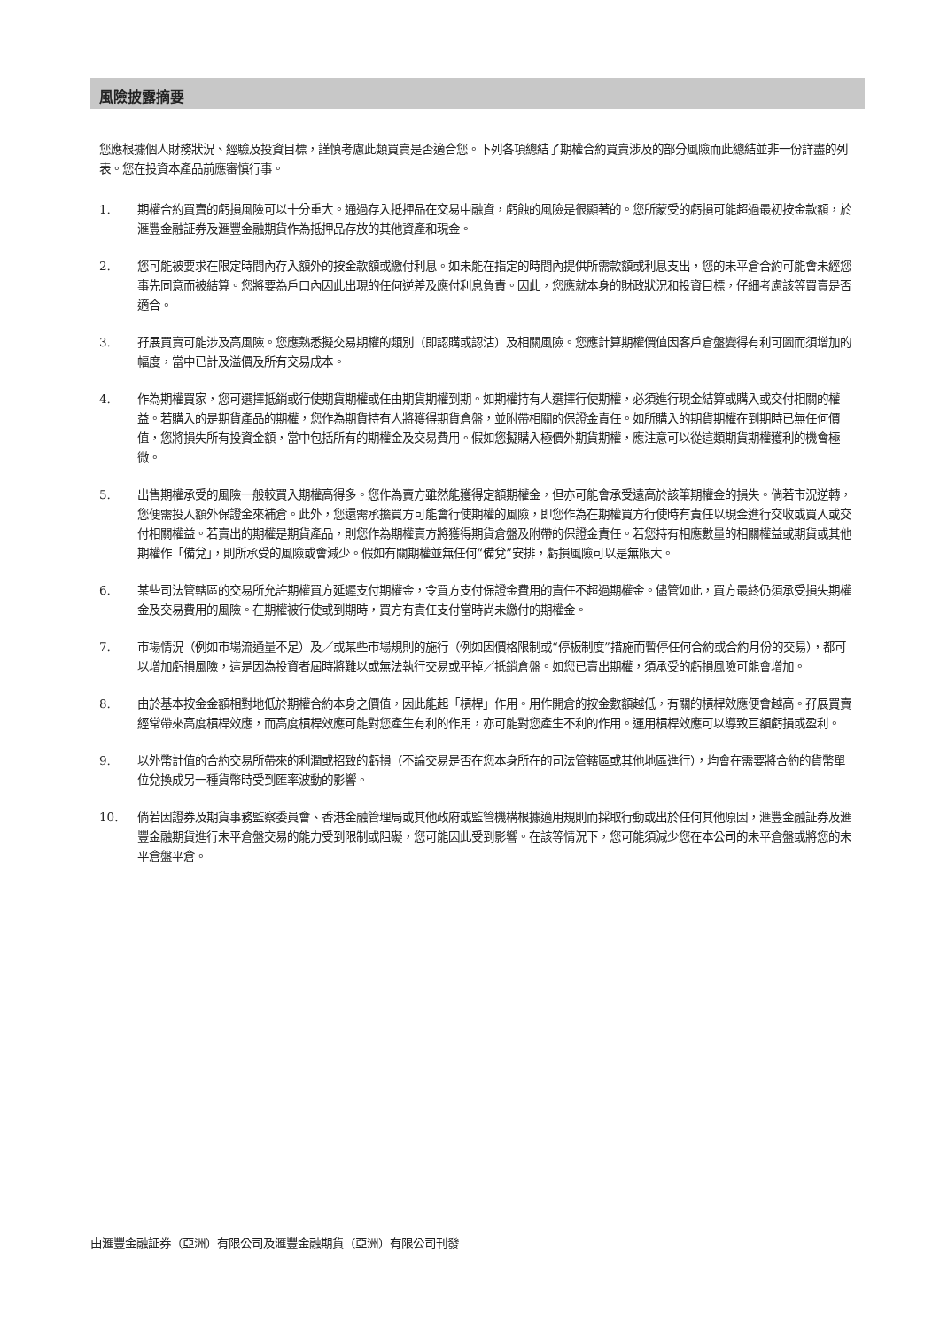風險披露摘要
您應根據個人財務狀況、經驗及投資目標，謹慎考慮此類買賣是否適合您。下列各項總結了期權合約買賣涉及的部分風險而此總結並非一份詳盡的列表。您在投資本產品前應審慎行事。
1. 期權合約買賣的虧損風險可以十分重大。通過存入抵押品在交易中融資，虧蝕的風險是很顯著的。您所蒙受的虧損可能超過最初按金款額，於滙豐金融証券及滙豐金融期貨作為抵押品存放的其他資產和現金。
2. 您可能被要求在限定時間內存入額外的按金款額或繳付利息。如未能在指定的時間內提供所需款額或利息支出，您的未平倉合約可能會未經您事先同意而被結算。您將要為戶口內因此出現的任何逆差及應付利息負責。因此，您應就本身的財政狀況和投資目標，仔細考慮該等買賣是否適合。
3. 孖展買賣可能涉及高風險。您應熟悉擬交易期權的類別（即認購或認沽）及相關風險。您應計算期權價值因客戶倉盤變得有利可圖而須增加的幅度，當中已計及溢價及所有交易成本。
4. 作為期權買家，您可選擇抵銷或行使期貨期權或任由期貨期權到期。如期權持有人選擇行使期權，必須進行現金結算或購入或交付相關的權益。若購入的是期貨產品的期權，您作為期貨持有人將獲得期貨倉盤，並附帶相關的保證金責任。如所購入的期貨期權在到期時已無任何價值，您將損失所有投資金額，當中包括所有的期權金及交易費用。假如您擬購入極價外期貨期權，應注意可以從這類期貨期權獲利的機會極微。
5. 出售期權承受的風險一般較買入期權高得多。您作為賣方雖然能獲得定額期權金，但亦可能會承受遠高於該筆期權金的損失。倘若市況逆轉，您便需投入額外保證金來補倉。此外，您還需承擔買方可能會行使期權的風險，即您作為在期權買方行使時有責任以現金進行交收或買入或交付相關權益。若賣出的期權是期貨產品，則您作為期權賣方將獲得期貨倉盤及附帶的保證金責任。若您持有相應數量的相關權益或期貨或其他期權作「備兌」，則所承受的風險或會減少。假如有關期權並無任何“備兌”安排，虧損風險可以是無限大。
6. 某些司法管轄區的交易所允許期權買方延遲支付期權金，令買方支付保證金費用的責任不超過期權金。儘管如此，買方最終仍須承受損失期權金及交易費用的風險。在期權被行使或到期時，買方有責任支付當時尚未繳付的期權金。
7. 市場情況（例如市場流通量不足）及／或某些市場規則的施行（例如因價格限制或“停板制度”措施而暫停任何合約或合約月份的交易），都可以增加虧損風險，這是因為投資者屆時將難以或無法執行交易或平掉／抵銷倉盤。如您已賣出期權，須承受的虧損風險可能會增加。
8. 由於基本按金金額相對地低於期權合約本身之價值，因此能起「槓桿」作用。用作開倉的按金數額越低，有關的槓桿效應便會越高。孖展買賣經常帶來高度槓桿效應，而高度槓桿效應可能對您產生有利的作用，亦可能對您產生不利的作用。運用槓桿效應可以導致巨額虧損或盈利。
9. 以外幣計值的合約交易所帶來的利潤或招致的虧損（不論交易是否在您本身所在的司法管轄區或其他地區進行），均會在需要將合約的貨幣單位兌換成另一種貨幣時受到匯率波動的影響。
10. 倘若因證券及期貨事務監察委員會、香港金融管理局或其他政府或監管機構根據適用規則而採取行動或出於任何其他原因，滙豐金融証券及滙豐金融期貨進行未平倉盤交易的能力受到限制或阻礙，您可能因此受到影響。在該等情況下，您可能須減少您在本公司的未平倉盤或將您的未平倉盤平倉。
由滙豐金融証券（亞洲）有限公司及滙豐金融期貨（亞洲）有限公司刊發